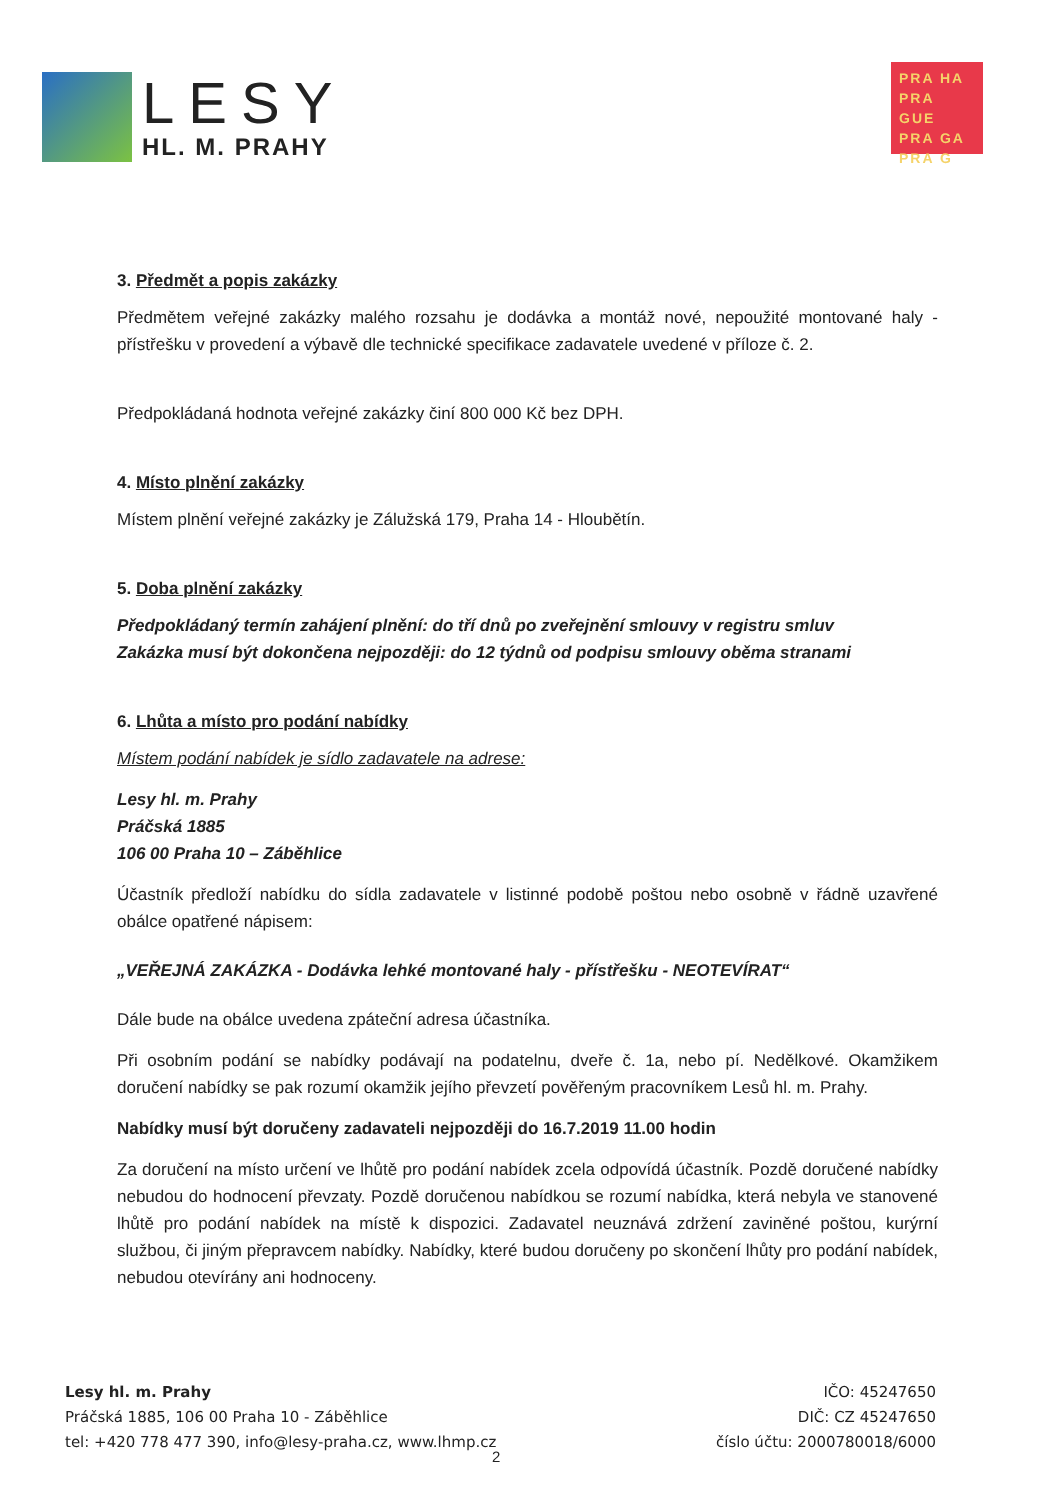LESY
HL. M. PRAHY
PRA HA
PRA GUE
PRA GA
PRA G
3. Předmět a popis zakázky
Předmětem veřejné zakázky malého rozsahu je dodávka a montáž nové, nepoužité montované haly - přístřešku v provedení a výbavě dle technické specifikace zadavatele uvedené v příloze č. 2.
Předpokládaná hodnota veřejné zakázky činí 800 000 Kč bez DPH.
4. Místo plnění zakázky
Místem plnění veřejné zakázky je Zálužská 179, Praha 14 - Hloubětín.
5. Doba plnění zakázky
Předpokládaný termín zahájení plnění: do tří dnů po zveřejnění smlouvy v registru smluv
Zakázka musí být dokončena nejpozději: do 12 týdnů od podpisu smlouvy oběma stranami
6. Lhůta a místo pro podání nabídky
Místem podání nabídek je sídlo zadavatele na adrese:
Lesy hl. m. Prahy
Práčská 1885
106 00 Praha 10 – Záběhlice
Účastník předloží nabídku do sídla zadavatele v listinné podobě poštou nebo osobně v řádně uzavřené obálce opatřené nápisem:
„VEŘEJNÁ ZAKÁZKA - Dodávka lehké montované haly - přístřešku - NEOTEVÍRAT“
Dále bude na obálce uvedena zpáteční adresa účastníka.
Při osobním podání se nabídky podávají na podatelnu, dveře č. 1a, nebo pí. Nedělkové. Okamžikem doručení nabídky se pak rozumí okamžik jejího převzetí pověřeným pracovníkem Lesů hl. m. Prahy.
Nabídky musí být doručeny zadavateli nejpozději do 16.7.2019 11.00 hodin
Za doručení na místo určení ve lhůtě pro podání nabídek zcela odpovídá účastník. Pozdě doručené nabídky nebudou do hodnocení převzaty. Pozdě doručenou nabídkou se rozumí nabídka, která nebyla ve stanovené lhůtě pro podání nabídek na místě k dispozici. Zadavatel neuznává zdržení zaviněné poštou, kurýrní službou, či jiným přepravcem nabídky. Nabídky, které budou doručeny po skončení lhůty pro podání nabídek, nebudou otevírány ani hodnoceny.
Lesy hl. m. Prahy
Práčská 1885, 106 00 Praha 10 - Záběhlice
tel: +420 778 477 390, info@lesy-praha.cz, www.lhmp.cz
IČO: 45247650
DIČ: CZ 45247650
číslo účtu: 2000780018/6000
2